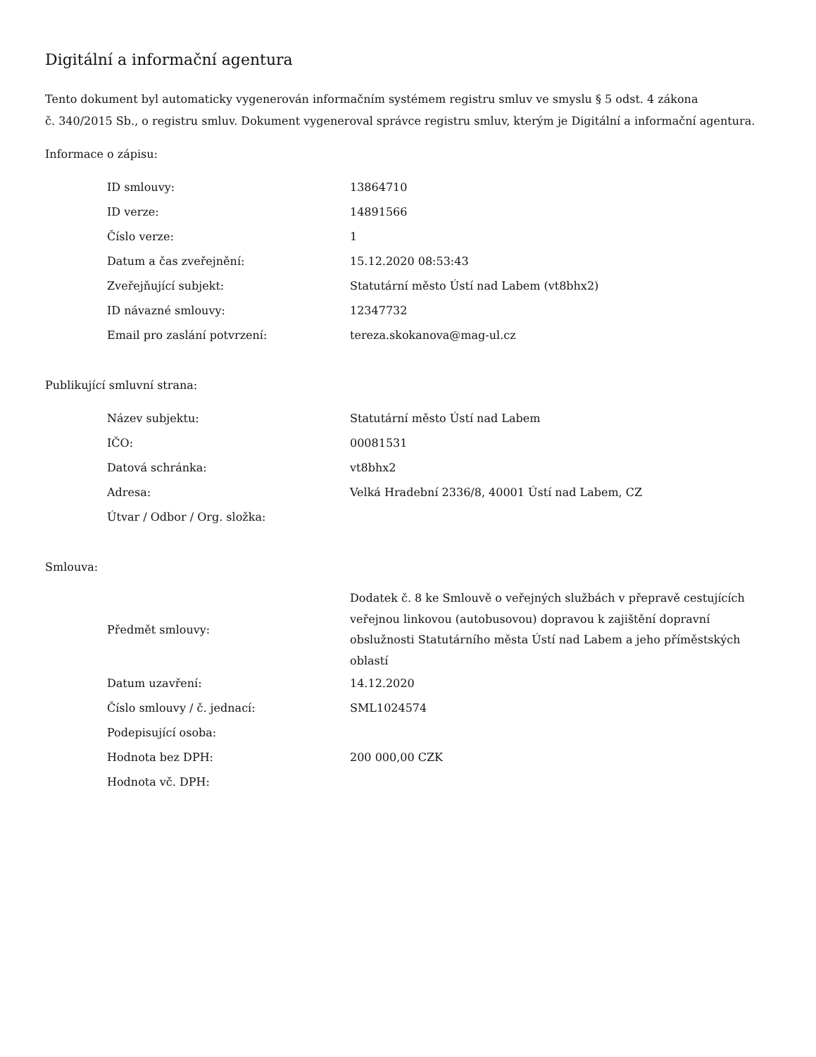Digitální a informační agentura
Tento dokument byl automaticky vygenerován informačním systémem registru smluv ve smyslu § 5 odst. 4 zákona
č. 340/2015 Sb., o registru smluv. Dokument vygeneroval správce registru smluv, kterým je Digitální a informační agentura.
Informace o zápisu:
| ID smlouvy: | 13864710 |
| ID verze: | 14891566 |
| Číslo verze: | 1 |
| Datum a čas zveřejnění: | 15.12.2020 08:53:43 |
| Zveřejňující subjekt: | Statutární město Ústí nad Labem (vt8bhx2) |
| ID návazné smlouvy: | 12347732 |
| Email pro zaslání potvrzení: | tereza.skokanova@mag-ul.cz |
Publikující smluvní strana:
| Název subjektu: | Statutární město Ústí nad Labem |
| IČO: | 00081531 |
| Datová schránka: | vt8bhx2 |
| Adresa: | Velká Hradební 2336/8, 40001 Ústí nad Labem, CZ |
| Útvar / Odbor / Org. složka: | |
Smlouva:
| Předmět smlouvy: | Dodatek č. 8 ke Smlouvě o veřejných službách v přepravě cestujících veřejnou linkovou (autobusovou) dopravou k zajištění dopravní obslužnosti Statutárního města Ústí nad Labem a jeho příměstských oblastí |
| Datum uzavření: | 14.12.2020 |
| Číslo smlouvy / č. jednací: | SML1024574 |
| Podepisující osoba: | |
| Hodnota bez DPH: | 200 000,00 CZK |
| Hodnota vč. DPH: | |